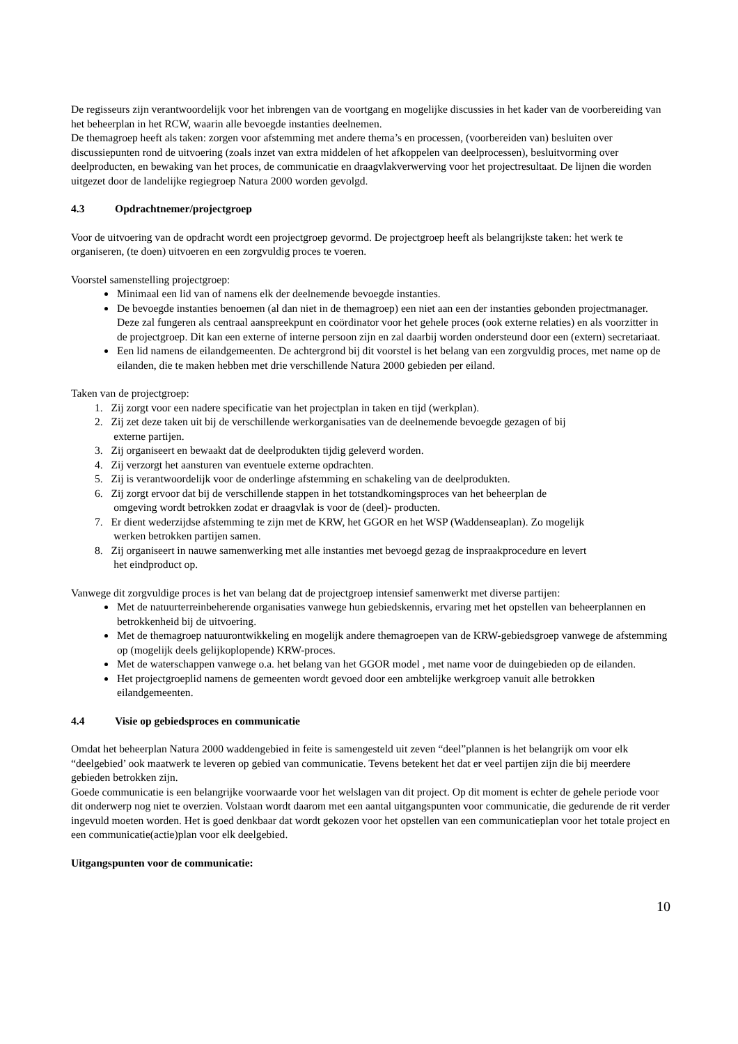De regisseurs zijn verantwoordelijk voor het inbrengen van de voortgang en mogelijke discussies in het kader van de voorbereiding van het beheerplan in het RCW, waarin alle bevoegde instanties deelnemen.
De themagroep heeft als taken: zorgen voor afstemming met andere thema’s en processen, (voorbereiden van) besluiten over discussiepunten rond de uitvoering (zoals inzet van extra middelen of het afkoppelen van deelprocessen), besluitvorming over deelproducten, en bewaking van het proces, de communicatie en draagvlakverwerving voor het projectresultaat. De lijnen die worden uitgezet door de landelijke regiegroep Natura 2000 worden gevolgd.
4.3 Opdrachtnemer/projectgroep
Voor de uitvoering van de opdracht wordt een projectgroep gevormd. De projectgroep heeft als belangrijkste taken: het werk te organiseren, (te doen) uitvoeren en een zorgvuldig proces te voeren.
Voorstel samenstelling projectgroep:
Minimaal een lid van of namens elk der deelnemende bevoegde instanties.
De bevoegde instanties benoemen (al dan niet in de themagroep) een niet aan een der instanties gebonden projectmanager. Deze zal fungeren als centraal aanspreekpunt en coördinator voor het gehele proces (ook externe relaties) en als voorzitter in de projectgroep. Dit kan een externe of interne persoon zijn en zal daarbij worden ondersteund door een (extern) secretariaat.
Een lid namens de eilandgemeenten. De achtergrond bij dit voorstel is het belang van een zorgvuldig proces, met name op de eilanden, die te maken hebben met drie verschillende Natura 2000 gebieden per eiland.
Taken van de projectgroep:
1. Zij zorgt voor een nadere specificatie van het projectplan in taken en tijd (werkplan).
2. Zij zet deze taken uit bij de verschillende werkorganisaties van de deelnemende bevoegde gezagen of bij
externe partijen.
3. Zij organiseert en bewaakt dat de deelprodukten tijdig geleverd worden.
4. Zij verzorgt het aansturen van eventuele externe opdrachten.
5. Zij is verantwoordelijk voor de onderlinge afstemming en schakeling van de deelprodukten.
6. Zij zorgt ervoor dat bij de verschillende stappen in het totstandkomingsproces van het beheerplan de
omgeving wordt betrokken zodat er draagvlak is voor de (deel)- producten.
7. Er dient wederzijdse afstemming te zijn met de KRW, het GGOR en het WSP (Waddenseaplan). Zo mogelijk
werken betrokken partijen samen.
8. Zij organiseert in nauwe samenwerking met alle instanties met bevoegd gezag de inspraakprocedure en levert
het eindproduct op.
Vanwege dit zorgvuldige proces is het van belang dat de projectgroep intensief samenwerkt met diverse partijen:
Met de natuurterreinbeherende organisaties vanwege hun gebiedskennis, ervaring met het opstellen van beheerplannen en betrokkenheid bij de uitvoering.
Met de themagroep natuurontwikkeling en mogelijk andere themagroepen van de KRW-gebiedsgroep vanwege de afstemming op (mogelijk deels gelijkoplopende) KRW-proces.
Met de waterschappen vanwege o.a. het belang van het GGOR model , met name voor de duingebieden op de eilanden.
Het projectgroeplid namens de gemeenten wordt gevoed door een ambtelijke werkgroep vanuit alle betrokken eilandgemeenten.
4.4 Visie op gebiedsproces en communicatie
Omdat het beheerplan Natura 2000 waddengebied in feite is samengesteld uit zeven “deel”plannen is het belangrijk om voor elk “deelgebied’ ook maatwerk te leveren op gebied van communicatie. Tevens betekent het dat er veel partijen zijn die bij meerdere gebieden betrokken zijn.
Goede communicatie is een belangrijke voorwaarde voor het welslagen van dit project. Op dit moment is echter de gehele periode voor dit onderwerp nog niet te overzien. Volstaan wordt daarom met een aantal uitgangspunten voor communicatie, die gedurende de rit verder ingevuld moeten worden. Het is goed denkbaar dat wordt gekozen voor het opstellen van een communicatieplan voor het totale project en een communicatie(actie)plan voor elk deelgebied.
Uitgangspunten voor de communicatie:
10